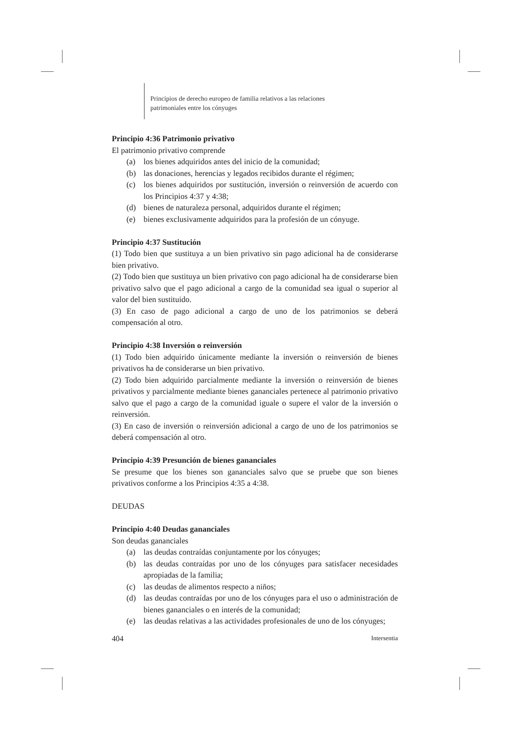Principios de derecho europeo de familia relativos a las relaciones
patrimoniales entre los cónyuges
Principio 4:36 Patrimonio privativo
El patrimonio privativo comprende
(a) los bienes adquiridos antes del inicio de la comunidad;
(b) las donaciones, herencias y legados recibidos durante el régimen;
(c) los bienes adquiridos por sustitución, inversión o reinversión de acuerdo con los Principios 4:37 y 4:38;
(d) bienes de naturaleza personal, adquiridos durante el régimen;
(e) bienes exclusivamente adquiridos para la profesión de un cónyuge.
Principio 4:37 Sustitución
(1) Todo bien que sustituya a un bien privativo sin pago adicional ha de considerarse bien privativo.
(2) Todo bien que sustituya un bien privativo con pago adicional ha de considerarse bien privativo salvo que el pago adicional a cargo de la comunidad sea igual o superior al valor del bien sustituido.
(3) En caso de pago adicional a cargo de uno de los patrimonios se deberá compensación al otro.
Principio 4:38 Inversión o reinversión
(1) Todo bien adquirido únicamente mediante la inversión o reinversión de bienes privativos ha de considerarse un bien privativo.
(2) Todo bien adquirido parcialmente mediante la inversión o reinversión de bienes privativos y parcialmente mediante bienes gananciales pertenece al patrimonio privativo salvo que el pago a cargo de la comunidad iguale o supere el valor de la inversión o reinversión.
(3) En caso de inversión o reinversión adicional a cargo de uno de los patrimonios se deberá compensación al otro.
Principio 4:39 Presunción de bienes gananciales
Se presume que los bienes son gananciales salvo que se pruebe que son bienes privativos conforme a los Principios 4:35 a 4:38.
DEUDAS
Principio 4:40 Deudas gananciales
Son deudas gananciales
(a) las deudas contraídas conjuntamente por los cónyuges;
(b) las deudas contraídas por uno de los cónyuges para satisfacer necesidades apropiadas de la familia;
(c) las deudas de alimentos respecto a niños;
(d) las deudas contraídas por uno de los cónyuges para el uso o administración de bienes gananciales o en interés de la comunidad;
(e) las deudas relativas a las actividades profesionales de uno de los cónyuges;
404 Intersentia